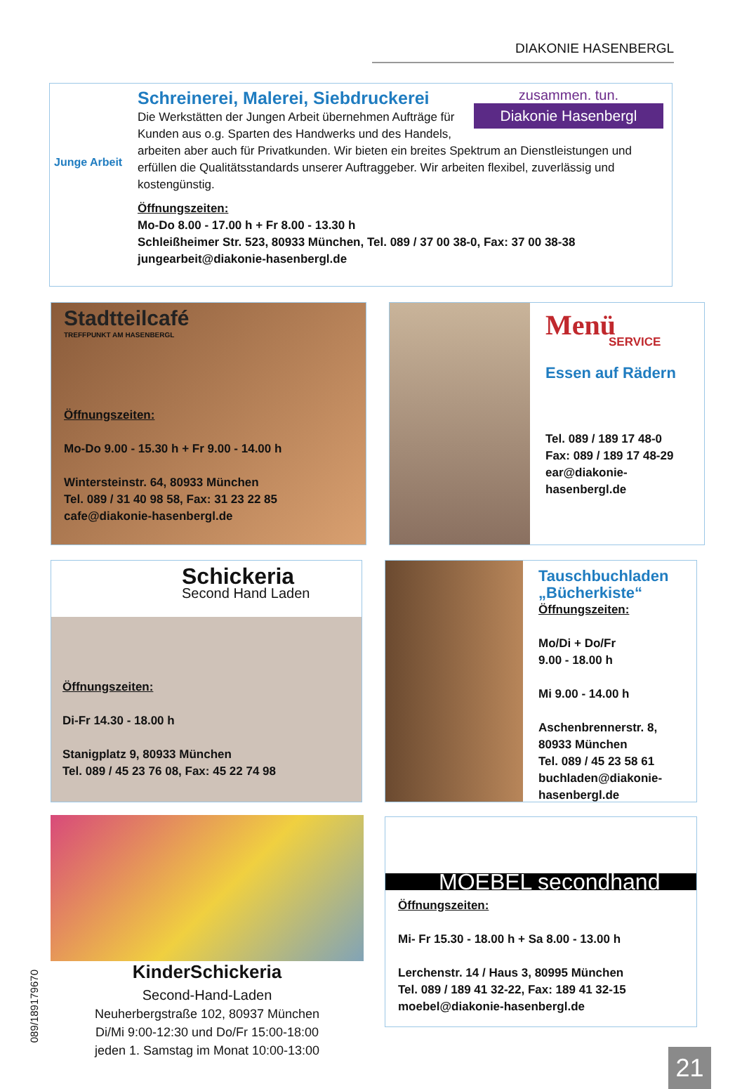DIAKONIE HASENBERGL
Junge Arbeit
zusammen. tun.
Diakonie Hasenbergl
Schreinerei, Malerei, Siebdruckerei
Die Werkstätten der Jungen Arbeit übernehmen Aufträge für Kunden aus o.g. Sparten des Handwerks und des Handels, arbeiten aber auch für Privatkunden. Wir bieten ein breites Spektrum an Dienstleistungen und erfüllen die Qualitätsstandards unserer Auftraggeber. Wir arbeiten flexibel, zuverlässig und kostengünstig.
Öffnungszeiten:
Mo-Do 8.00 - 17.00 h + Fr 8.00 - 13.30 h
Schleißheimer Str. 523, 80933 München, Tel. 089 / 37 00 38-0, Fax: 37 00 38-38
jungearbeit@diakonie-hasenbergl.de
Stadtteilcafé
TREFFPUNKT AM HASENBERGL
Öffnungszeiten:
Mo-Do 9.00 - 15.30 h + Fr 9.00 - 14.00 h
Wintersteinstr. 64, 80933 München
Tel. 089 / 31 40 98 58, Fax: 31 23 22 85
cafe@diakonie-hasenbergl.de
Menü
SERVICE
Essen auf Rädern
Tel. 089 / 189 17 48-0
Fax: 089 / 189 17 48-29
ear@diakonie-
hasenbergl.de
Schickeria
Second Hand Laden
Öffnungszeiten:
Di-Fr 14.30 - 18.00 h
Stanigplatz 9, 80933 München
Tel. 089 / 45 23 76 08, Fax: 45 22 74 98
Tauschbuchladen „Bücherkiste“
Öffnungszeiten:
Mo/Di + Do/Fr
9.00 - 18.00 h
Mi 9.00 - 14.00 h
Aschenbrennerstr. 8,
80933 München
Tel. 089 / 45 23 58 61
buchladen@diakonie-
hasenbergl.de
KinderSchickeria
Second-Hand-Laden
Neuherbergstraße 102, 80937 München
Di/Mi 9:00-12:30 und Do/Fr 15:00-18:00
jeden 1. Samstag im Monat 10:00-13:00
089/189179670
MOEBEL secondhand
Öffnungszeiten:
Mi- Fr 15.30 - 18.00 h + Sa 8.00 - 13.00 h
Lerchenstr. 14 / Haus 3, 80995 München
Tel. 089 / 189 41 32-22, Fax: 189 41 32-15
moebel@diakonie-hasenbergl.de
21